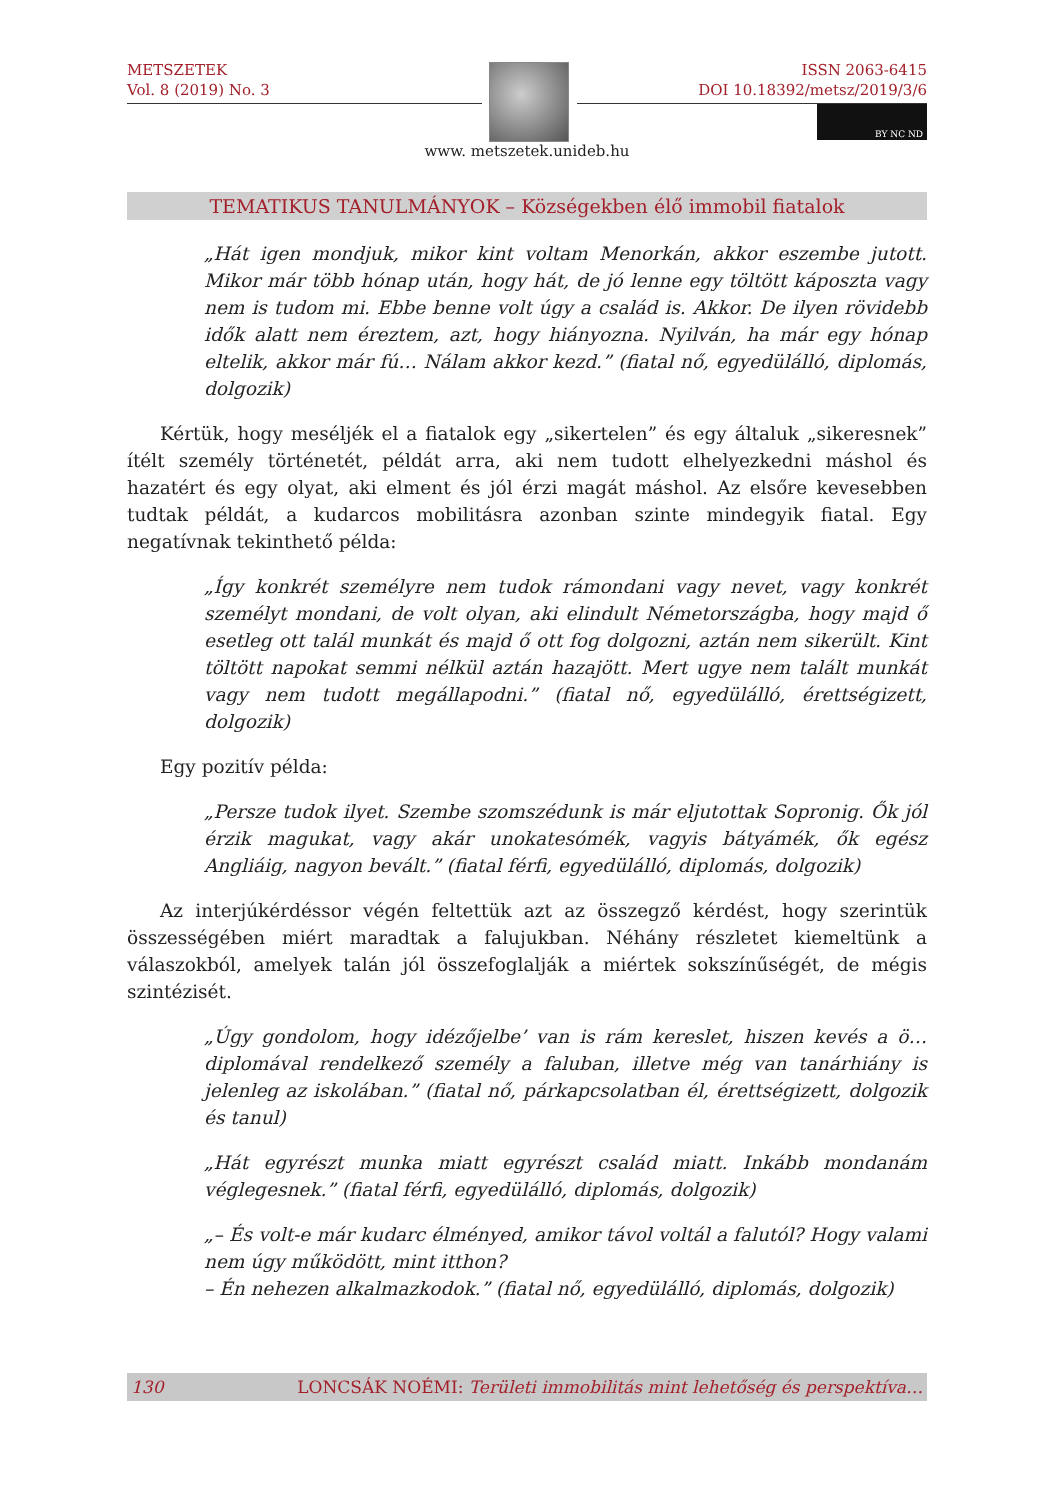METSZETEK
Vol. 8 (2019) No. 3
ISSN 2063-6415
DOI 10.18392/metsz/2019/3/6
BY NC ND
www. metszetek.unideb.hu
TEMATIKUS TANULMÁNYOK – Községekben élő immobil fiatalok
„Hát igen mondjuk, mikor kint voltam Menorkán, akkor eszembe jutott. Mikor már több hónap után, hogy hát, de jó lenne egy töltött káposzta vagy nem is tudom mi. Ebbe benne volt úgy a család is. Akkor. De ilyen rövidebb idők alatt nem éreztem, azt, hogy hiányozna. Nyilván, ha már egy hónap eltelik, akkor már fú… Nálam akkor kezd.” (fiatal nő, egyedülálló, diplomás, dolgozik)
Kértük, hogy meséljék el a fiatalok egy „sikertelen” és egy általuk „sikeresnek” ítélt személy történetét, példát arra, aki nem tudott elhelyezkedni máshol és hazatért és egy olyat, aki elment és jól érzi magát máshol. Az elsőre kevesebben tudtak példát, a kudarcos mobilitásra azonban szinte mindegyik fiatal. Egy negatívnak tekinthető példa:
„Így konkrét személyre nem tudok rámondani vagy nevet, vagy konkrét személyt mondani, de volt olyan, aki elindult Németországba, hogy majd ő esetleg ott talál munkát és majd ő ott fog dolgozni, aztán nem sikerült. Kint töltött napokat semmi nélkül aztán hazajött. Mert ugye nem talált munkát vagy nem tudott megállapodni.” (fiatal nő, egyedülálló, érettségizett, dolgozik)
Egy pozitív példa:
„Persze tudok ilyet. Szembe szomszédunk is már eljutottak Sopronig. Ők jól érzik magukat, vagy akár unokatesómék, vagyis bátyámék, ők egész Angliáig, nagyon bevált.” (fiatal férfi, egyedülálló, diplomás, dolgozik)
Az interjúkérdéssor végén feltettük azt az összegző kérdést, hogy szerintük összességében miért maradtak a falujukban. Néhány részletet kiemeltünk a válaszokból, amelyek talán jól összefoglalják a miértek sokszínűségét, de mégis szintézisét.
„Úgy gondolom, hogy idézőjelbe’ van is rám kereslet, hiszen kevés a ö… diplomával rendelkező személy a faluban, illetve még van tanárhiány is jelenleg az iskolában.” (fiatal nő, párkapcsolatban él, érettségizett, dolgozik és tanul)
„Hát egyrészt munka miatt egyrészt család miatt. Inkább mondanám véglegesnek.” (fiatal férfi, egyedülálló, diplomás, dolgozik)
„– És volt-e már kudarc élményed, amikor távol voltál a falutól? Hogy valami nem úgy működött, mint itthon?
– Én nehezen alkalmazkodok.” (fiatal nő, egyedülálló, diplomás, dolgozik)
130 LONCSÁK NOÉMI: Területi immobilitás mint lehetőség és perspektíva…